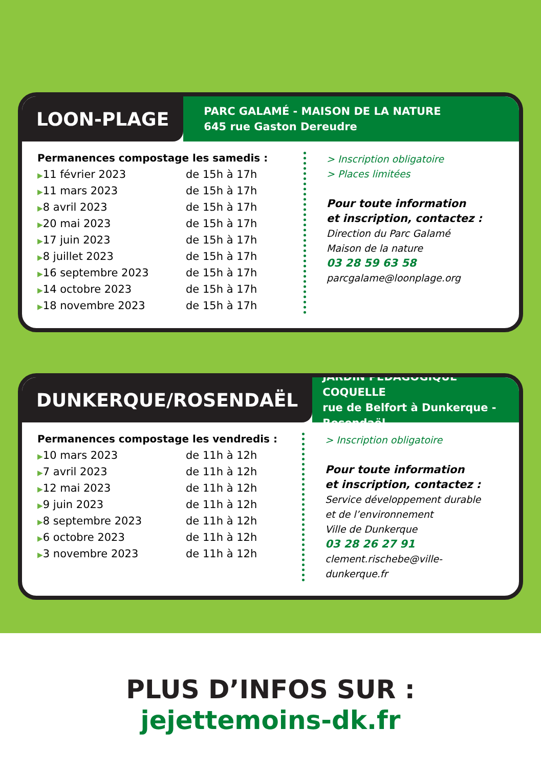LOON-PLAGE
PARC GALAMÉ - MAISON DE LA NATURE
645 rue Gaston Dereudre
Permanences compostage les samedis :
| ▶ 11 février 2023 | de 15h à 17h |
| ▶ 11 mars 2023 | de 15h à 17h |
| ▶ 8 avril 2023 | de 15h à 17h |
| ▶ 20 mai 2023 | de 15h à 17h |
| ▶ 17 juin 2023 | de 15h à 17h |
| ▶ 8 juillet 2023 | de 15h à 17h |
| ▶ 16 septembre 2023 | de 15h à 17h |
| ▶ 14 octobre 2023 | de 15h à 17h |
| ▶ 18 novembre 2023 | de 15h à 17h |
> Inscription obligatoire
> Places limitées
Pour toute information
et inscription, contactez :
Direction du Parc Galamé
Maison de la nature
03 28 59 63 58
parcgalame@loonplage.org
DUNKERQUE/ROSENDAËL
JARDIN PÉDAGOGIQUE COQUELLE
rue de Belfort à Dunkerque - Rosendaël
Permanences compostage les vendredis :
| ▶ 10 mars 2023 | de 11h à 12h |
| ▶ 7 avril 2023 | de 11h à 12h |
| ▶ 12 mai 2023 | de 11h à 12h |
| ▶ 9 juin 2023 | de 11h à 12h |
| ▶ 8 septembre 2023 | de 11h à 12h |
| ▶ 6 octobre 2023 | de 11h à 12h |
| ▶ 3 novembre 2023 | de 11h à 12h |
> Inscription obligatoire
Pour toute information
et inscription, contactez :
Service développement durable
et de l’environnement
Ville de Dunkerque
03 28 26 27 91
clement.rischebe@ville-dunkerque.fr
PLUS D’INFOS SUR :
jejettemoins-dk.fr